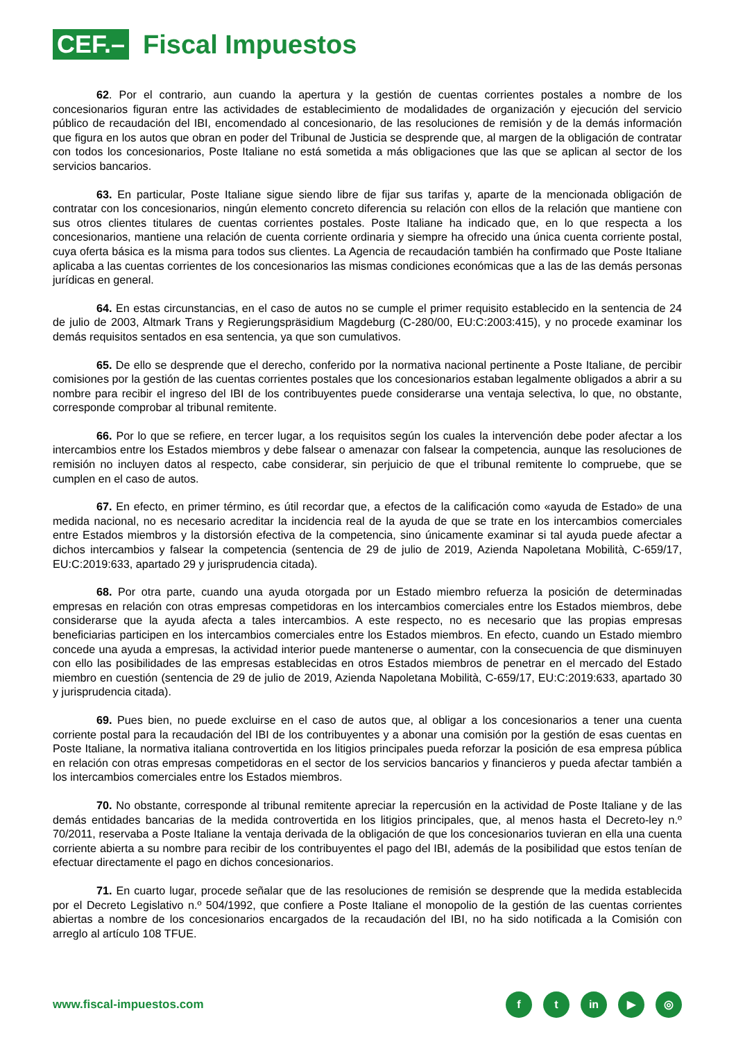CEF.– Fiscal Impuestos
62. Por el contrario, aun cuando la apertura y la gestión de cuentas corrientes postales a nombre de los concesionarios figuran entre las actividades de establecimiento de modalidades de organización y ejecución del servicio público de recaudación del IBI, encomendado al concesionario, de las resoluciones de remisión y de la demás información que figura en los autos que obran en poder del Tribunal de Justicia se desprende que, al margen de la obligación de contratar con todos los concesionarios, Poste Italiane no está sometida a más obligaciones que las que se aplican al sector de los servicios bancarios.
63. En particular, Poste Italiane sigue siendo libre de fijar sus tarifas y, aparte de la mencionada obligación de contratar con los concesionarios, ningún elemento concreto diferencia su relación con ellos de la relación que mantiene con sus otros clientes titulares de cuentas corrientes postales. Poste Italiane ha indicado que, en lo que respecta a los concesionarios, mantiene una relación de cuenta corriente ordinaria y siempre ha ofrecido una única cuenta corriente postal, cuya oferta básica es la misma para todos sus clientes. La Agencia de recaudación también ha confirmado que Poste Italiane aplicaba a las cuentas corrientes de los concesionarios las mismas condiciones económicas que a las de las demás personas jurídicas en general.
64. En estas circunstancias, en el caso de autos no se cumple el primer requisito establecido en la sentencia de 24 de julio de 2003, Altmark Trans y Regierungspräsidium Magdeburg (C-280/00, EU:C:2003:415), y no procede examinar los demás requisitos sentados en esa sentencia, ya que son cumulativos.
65. De ello se desprende que el derecho, conferido por la normativa nacional pertinente a Poste Italiane, de percibir comisiones por la gestión de las cuentas corrientes postales que los concesionarios estaban legalmente obligados a abrir a su nombre para recibir el ingreso del IBI de los contribuyentes puede considerarse una ventaja selectiva, lo que, no obstante, corresponde comprobar al tribunal remitente.
66. Por lo que se refiere, en tercer lugar, a los requisitos según los cuales la intervención debe poder afectar a los intercambios entre los Estados miembros y debe falsear o amenazar con falsear la competencia, aunque las resoluciones de remisión no incluyen datos al respecto, cabe considerar, sin perjuicio de que el tribunal remitente lo compruebe, que se cumplen en el caso de autos.
67. En efecto, en primer término, es útil recordar que, a efectos de la calificación como «ayuda de Estado» de una medida nacional, no es necesario acreditar la incidencia real de la ayuda de que se trate en los intercambios comerciales entre Estados miembros y la distorsión efectiva de la competencia, sino únicamente examinar si tal ayuda puede afectar a dichos intercambios y falsear la competencia (sentencia de 29 de julio de 2019, Azienda Napoletana Mobilità, C-659/17, EU:C:2019:633, apartado 29 y jurisprudencia citada).
68. Por otra parte, cuando una ayuda otorgada por un Estado miembro refuerza la posición de determinadas empresas en relación con otras empresas competidoras en los intercambios comerciales entre los Estados miembros, debe considerarse que la ayuda afecta a tales intercambios. A este respecto, no es necesario que las propias empresas beneficiarias participen en los intercambios comerciales entre los Estados miembros. En efecto, cuando un Estado miembro concede una ayuda a empresas, la actividad interior puede mantenerse o aumentar, con la consecuencia de que disminuyen con ello las posibilidades de las empresas establecidas en otros Estados miembros de penetrar en el mercado del Estado miembro en cuestión (sentencia de 29 de julio de 2019, Azienda Napoletana Mobilità, C-659/17, EU:C:2019:633, apartado 30 y jurisprudencia citada).
69. Pues bien, no puede excluirse en el caso de autos que, al obligar a los concesionarios a tener una cuenta corriente postal para la recaudación del IBI de los contribuyentes y a abonar una comisión por la gestión de esas cuentas en Poste Italiane, la normativa italiana controvertida en los litigios principales pueda reforzar la posición de esa empresa pública en relación con otras empresas competidoras en el sector de los servicios bancarios y financieros y pueda afectar también a los intercambios comerciales entre los Estados miembros.
70. No obstante, corresponde al tribunal remitente apreciar la repercusión en la actividad de Poste Italiane y de las demás entidades bancarias de la medida controvertida en los litigios principales, que, al menos hasta el Decreto-ley n.º 70/2011, reservaba a Poste Italiane la ventaja derivada de la obligación de que los concesionarios tuvieran en ella una cuenta corriente abierta a su nombre para recibir de los contribuyentes el pago del IBI, además de la posibilidad que estos tenían de efectuar directamente el pago en dichos concesionarios.
71. En cuarto lugar, procede señalar que de las resoluciones de remisión se desprende que la medida establecida por el Decreto Legislativo n.º 504/1992, que confiere a Poste Italiane el monopolio de la gestión de las cuentas corrientes abiertas a nombre de los concesionarios encargados de la recaudación del IBI, no ha sido notificada a la Comisión con arreglo al artículo 108 TFUE.
www.fiscal-impuestos.com f t in ▶ ◎